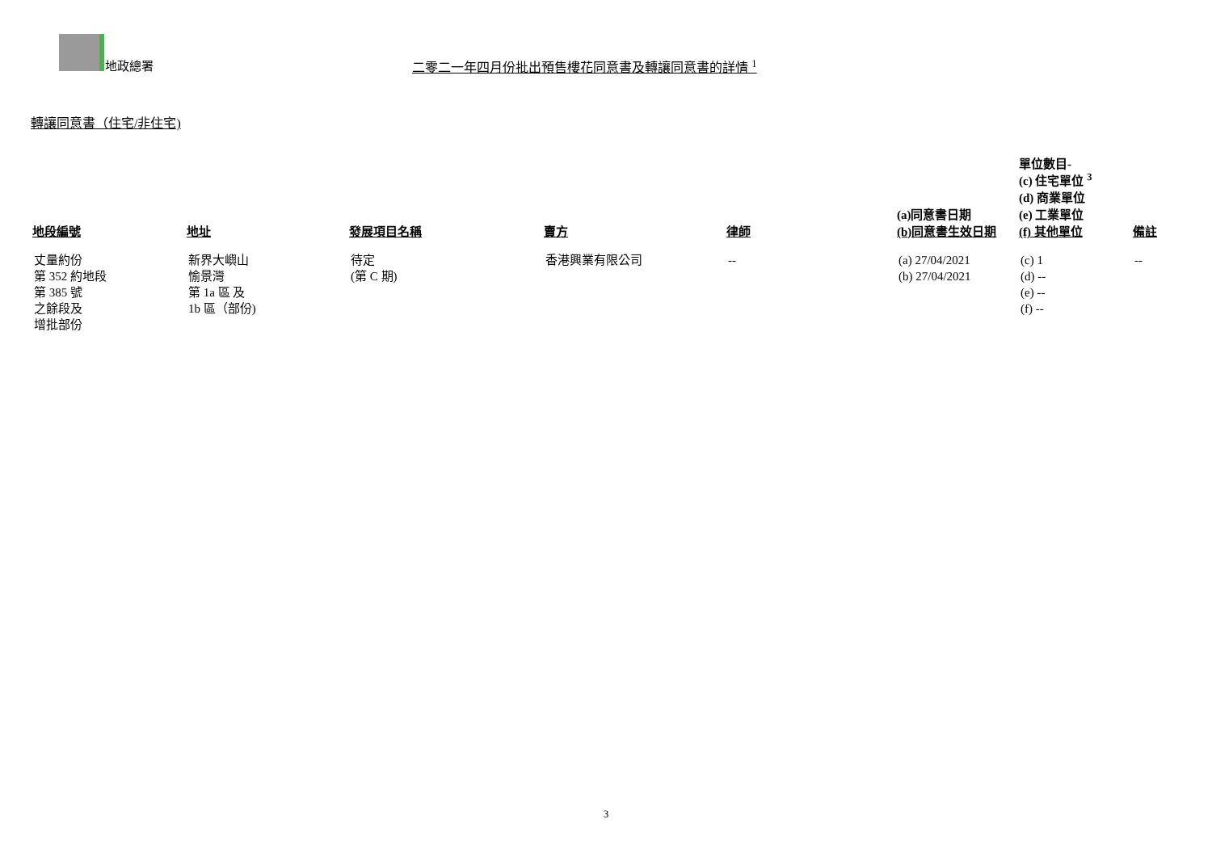地政總署 二零二一年四月份批出預售樓花同意書及轉讓同意書的詳情 <sup>1</sup>
轉讓同意書（住宅/非住宅)
| 地段編號 | 地址 | 發展項目名稱 | 賣方 | 律師 | (a)同意書日期 (b)同意書生效日期 | 單位數目- (c) 住宅單位 <sup>3</sup> (d) 商業單位 (e) 工業單位 (f) 其他單位 | 備註 |
| --- | --- | --- | --- | --- | --- | --- | --- |
| 丈量約份 第 352 約地段 第 385 號 之餘段及 增批部份 | 新界大嶼山 愉景灣 第 1a 區 及 1b 區（部份) | 待定 (第 C 期) | 香港興業有限公司 | -- | (a) 27/04/2021 (b) 27/04/2021 | (c) 1 (d) -- (e) -- (f) -- | -- |
3